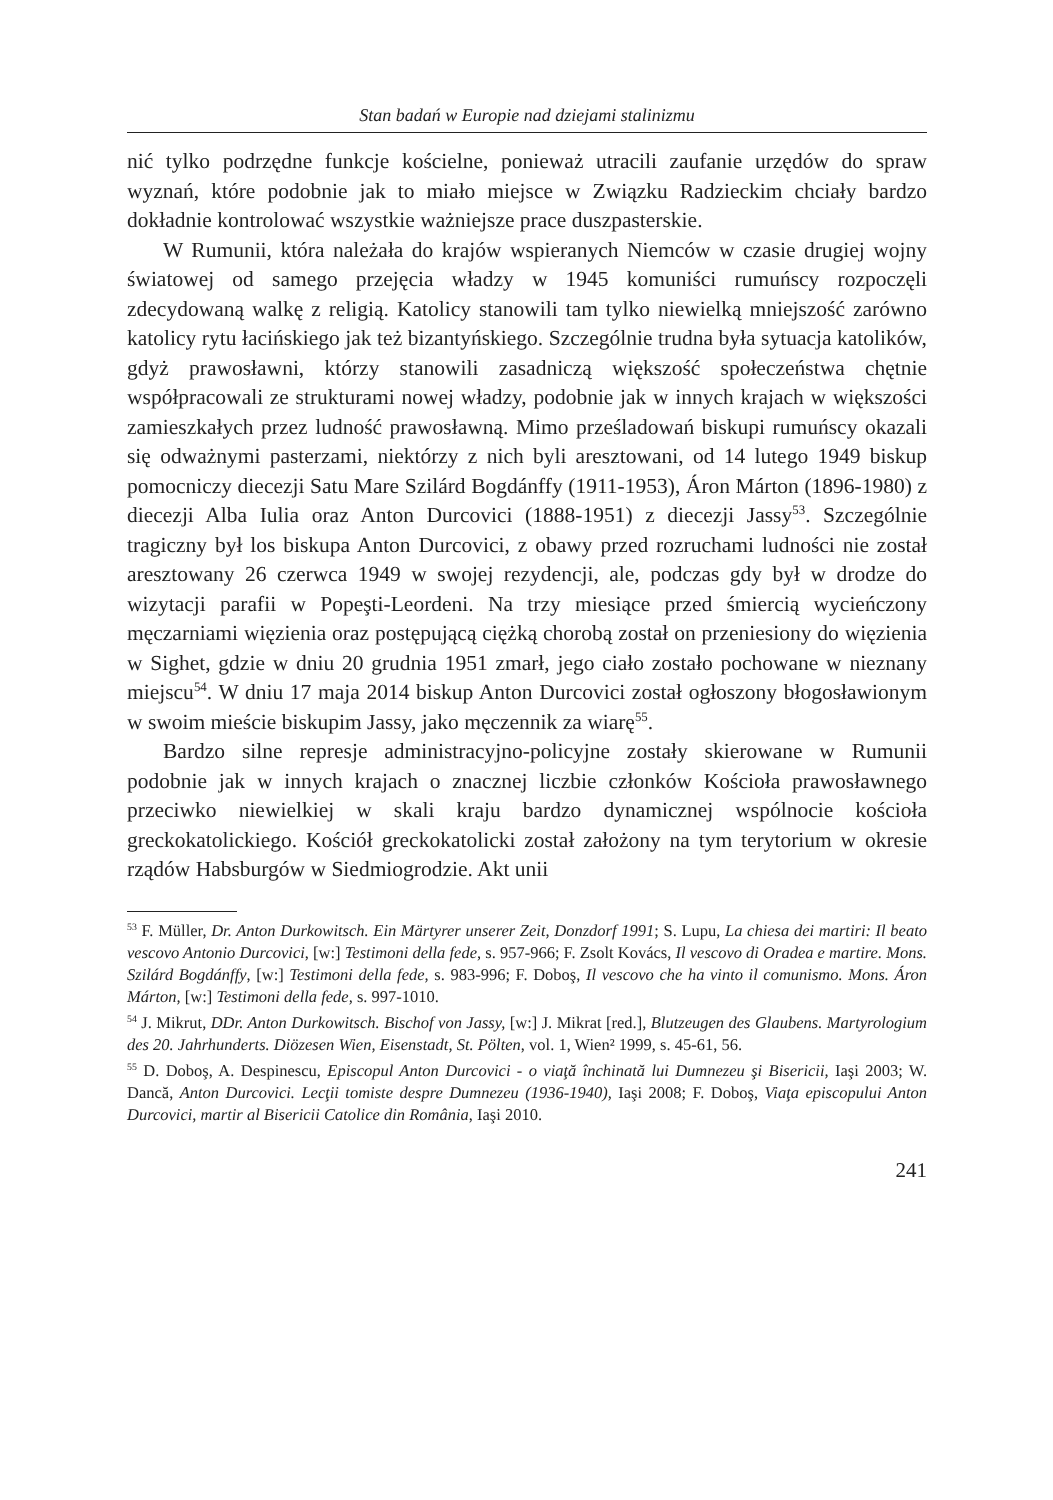Stan badań w Europie nad dziejami stalinizmu
nić tylko podrzędne funkcje kościelne, ponieważ utracili zaufanie urzędów do spraw wyznań, które podobnie jak to miało miejsce w Związku Radzieckim chciały bardzo dokładnie kontrolować wszystkie ważniejsze prace duszpasterskie.
W Rumunii, która należała do krajów wspieranych Niemców w czasie drugiej wojny światowej od samego przejęcia władzy w 1945 komuniści rumuńscy rozpoczęli zdecydowaną walkę z religią. Katolicy stanowili tam tylko niewielką mniejszość zarówno katolicy rytu łacińskiego jak też bizantyńskiego. Szczególnie trudna była sytuacja katolików, gdyż prawosławni, którzy stanowili zasadniczą większość społeczeństwa chętnie współpracowali ze strukturami nowej władzy, podobnie jak w innych krajach w większości zamieszkałych przez ludność prawosławną. Mimo prześladowań biskupi rumuńscy okazali się odważnymi pasterzami, niektórzy z nich byli aresztowani, od 14 lutego 1949 biskup pomocniczy diecezji Satu Mare Szilárd Bogdánffy (1911-1953), Áron Márton (1896-1980) z diecezji Alba Iulia oraz Anton Durcovici (1888-1951) z diecezji Jassy<sup>53</sup>. Szczególnie tragiczny był los biskupa Anton Durcovici, z obawy przed rozruchami ludności nie został aresztowany 26 czerwca 1949 w swojej rezydencji, ale, podczas gdy był w drodze do wizytacji parafii w Popeşti-Leordeni. Na trzy miesiące przed śmiercią wycieńczony męczarniami więzienia oraz postępującą ciężką chorobą został on przeniesiony do więzienia w Sighet, gdzie w dniu 20 grudnia 1951 zmarł, jego ciało zostało pochowane w nieznany miejscu<sup>54</sup>. W dniu 17 maja 2014 biskup Anton Durcovici został ogłoszony błogosławionym w swoim mieście biskupim Jassy, jako męczennik za wiarę<sup>55</sup>.
Bardzo silne represje administracyjno-policyjne zostały skierowane w Rumunii podobnie jak w innych krajach o znacznej liczbie członków Kościoła prawosławnego przeciwko niewielkiej w skali kraju bardzo dynamicznej wspólnocie kościoła greckokatolickiego. Kościół greckokatolicki został założony na tym terytorium w okresie rządów Habsburgów w Siedmiogrodzie. Akt unii
<sup>53</sup> F. Müller, Dr. Anton Durkowitsch. Ein Märtyrer unserer Zeit, Donzdorf 1991; S. Lupu, La chiesa dei martiri: Il beato vescovo Antonio Durcovici, [w:] Testimoni della fede, s. 957-966; F. Zsolt Kovács, Il vescovo di Oradea e martire. Mons. Szilárd Bogdánffy, [w:] Testimoni della fede, s. 983-996; F. Doboş, Il vescovo che ha vinto il comunismo. Mons. Áron Márton, [w:] Testimoni della fede, s. 997-1010.
<sup>54</sup> J. Mikrut, DDr. Anton Durkowitsch. Bischof von Jassy, [w:] J. Mikrat [red.], Blutzeugen des Glaubens. Martyrologium des 20. Jahrhunderts. Diözesen Wien, Eisenstadt, St. Pölten, vol. 1, Wien² 1999, s. 45-61, 56.
<sup>55</sup> D. Doboş, A. Despinescu, Episcopul Anton Durcovici - o viaţă închinată lui Dumnezeu şi Bisericii, Iaşi 2003; W. Dancă, Anton Durcovici. Lecţii tomiste despre Dumnezeu (1936-1940), Iaşi 2008; F. Doboş, Viaţa episcopului Anton Durcovici, martir al Bisericii Catolice din România, Iaşi 2010.
241